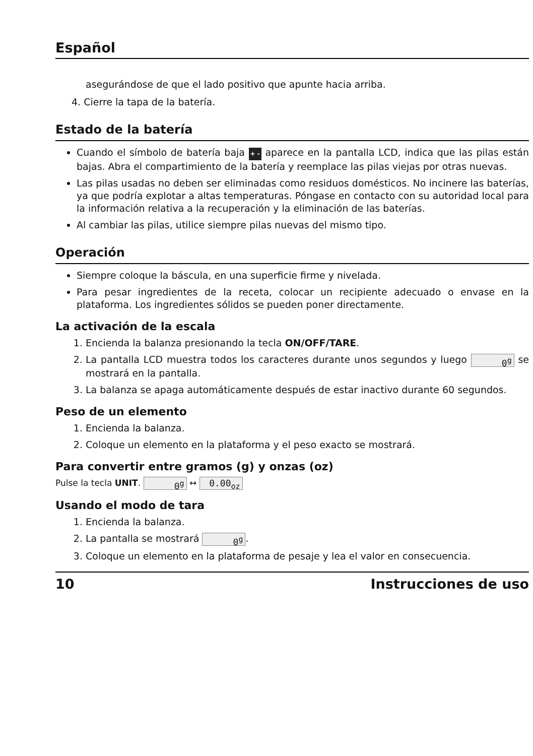Español
asegurándose de que el lado positivo que apunte hacia arriba.
4. Cierre la tapa de la batería.
Estado de la batería
Cuando el símbolo de batería baja + - aparece en la pantalla LCD, indica que las pilas están bajas. Abra el compartimiento de la batería y reemplace las pilas viejas por otras nuevas.
Las pilas usadas no deben ser eliminadas como residuos domésticos. No incinere las baterías, ya que podría explotar a altas temperaturas. Póngase en contacto con su autoridad local para la información relativa a la recuperación y la eliminación de las baterías.
Al cambiar las pilas, utilice siempre pilas nuevas del mismo tipo.
Operación
Siempre coloque la báscula, en una superficie firme y nivelada.
Para pesar ingredientes de la receta, colocar un recipiente adecuado o envase en la plataforma. Los ingredientes sólidos se pueden poner directamente.
La activación de la escala
1. Encienda la balanza presionando la tecla ON/OFF/TARE.
2. La pantalla LCD muestra todos los caracteres durante unos segundos y luego 0<sup>g</sup> se mostrará en la pantalla.
3. La balanza se apaga automáticamente después de estar inactivo durante 60 segundos.
Peso de un elemento
1. Encienda la balanza.
2. Coloque un elemento en la plataforma y el peso exacto se mostrará.
Para convertir entre gramos (g) y onzas (oz)
Pulse la tecla UNIT. 0<sup>g</sup> ↔ 0.00<sub>oz</sub>
Usando el modo de tara
1. Encienda la balanza.
2. La pantalla se mostrará 0<sup>g</sup>.
3. Coloque un elemento en la plataforma de pesaje y lea el valor en consecuencia.
10 Instrucciones de uso